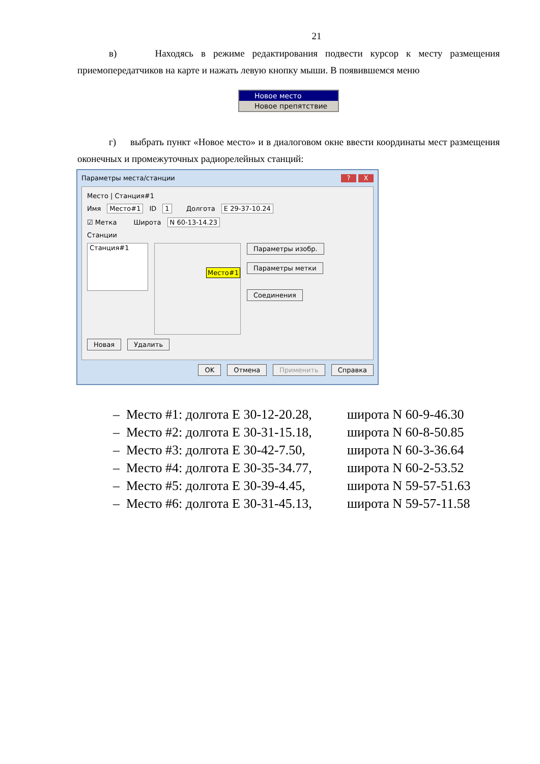21
в) Находясь в режиме редактирования подвести курсор к месту размещения приемопередатчиков на карте и нажать левую кнопку мыши. В появившемся меню
Новое место
Новое препятствие
г) выбрать пункт «Новое место» и в диалоговом окне ввести координаты мест размещения оконечных и промежуточных радиорелейных станций:
Параметры места/станции? X
Место | Станция#1
Имя Место#1 ID 1 Долгота E 29-37-10.24
☑ Метка Широта N 60-13-14.23
Станции
Станция#1
Место#1
Параметры изобр.
Параметры метки
Соединения
Новая Удалить
OK Отмена Применить Справка
– Место #1: долгота E 30-12-20.28, широта N 60-9-46.30
– Место #2: долгота E 30-31-15.18, широта N 60-8-50.85
– Место #3: долгота E 30-42-7.50, широта N 60-3-36.64
– Место #4: долгота E 30-35-34.77, широта N 60-2-53.52
– Место #5: долгота E 30-39-4.45, широта N 59-57-51.63
– Место #6: долгота E 30-31-45.13, широта N 59-57-11.58